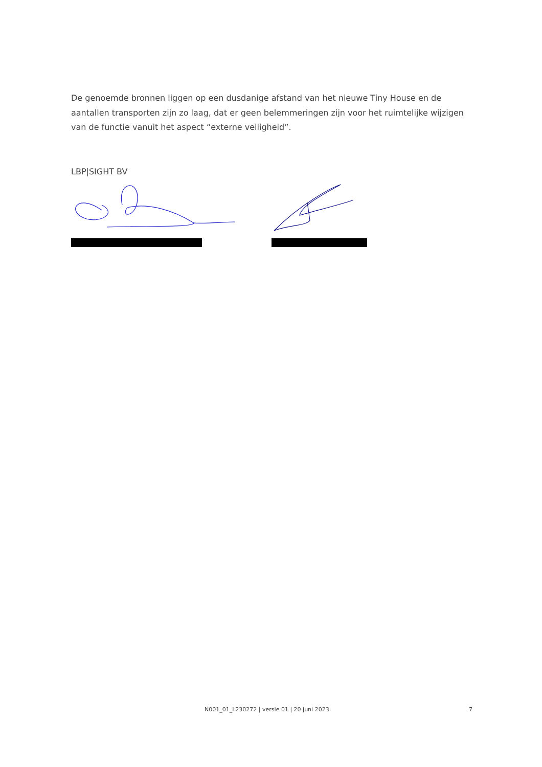De genoemde bronnen liggen op een dusdanige afstand van het nieuwe Tiny House en de aantallen transporten zijn zo laag, dat er geen belemmeringen zijn voor het ruimtelijke wijzigen van de functie vanuit het aspect “externe veiligheid”.
LBP|SIGHT BV
N001_01_L230272 | versie 01 | 20 juni 2023 7